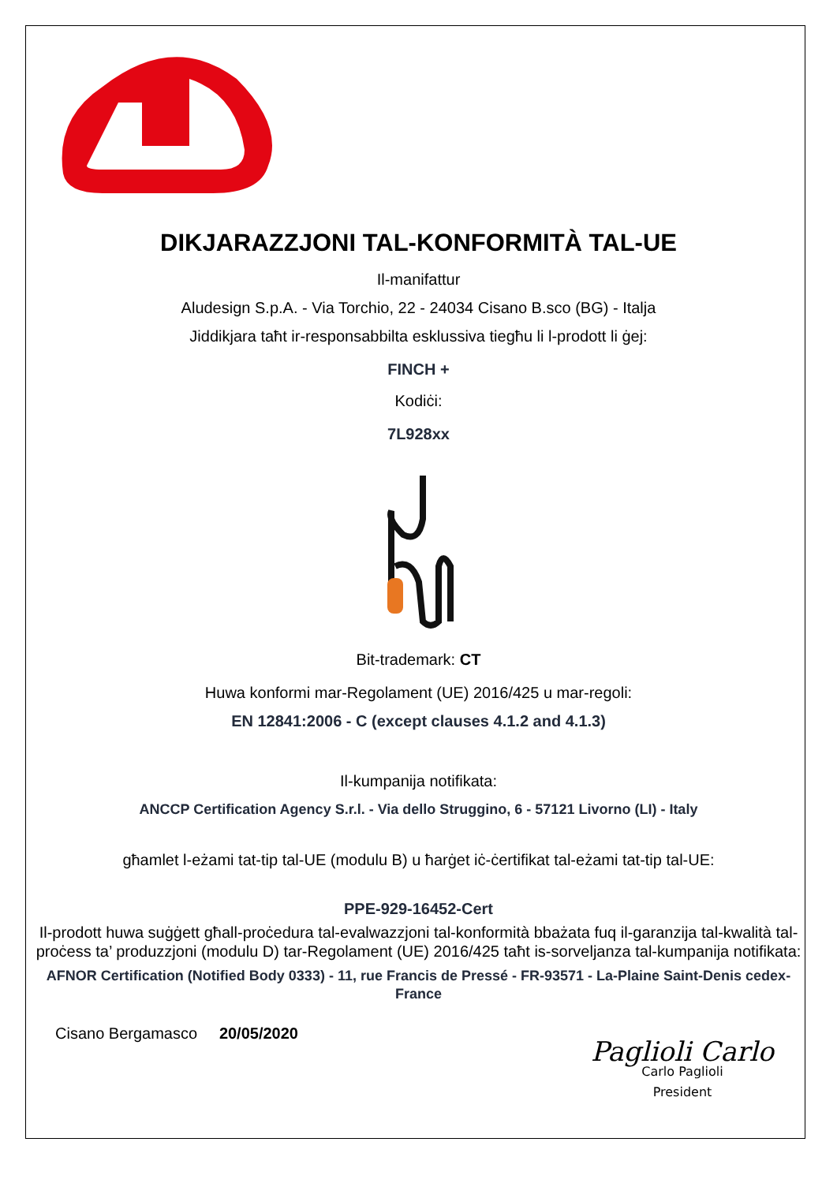DIKJARAZZJONI TAL-KONFORMITÀ TAL-UE
Il-manifattur
Aludesign S.p.A. - Via Torchio, 22 - 24034 Cisano B.sco (BG) - Italja
Jiddikjara taħt ir-responsabbilta esklussiva tiegħu li l-prodott li ġej:
FINCH +
Kodiċi:
7L928xx
Bit-trademark: CT
Huwa konformi mar-Regolament (UE) 2016/425 u mar-regoli:
EN 12841:2006 - C (except clauses 4.1.2 and 4.1.3)
Il-kumpanija notifikata:
ANCCP Certification Agency S.r.l. - Via dello Struggino, 6 - 57121 Livorno (LI) - Italy
għamlet l-eżami tat-tip tal-UE (modulu B) u ħarġet iċ-ċertifikat tal-eżami tat-tip tal-UE:
PPE-929-16452-Cert
Il-prodott huwa suġġett għall-proċedura tal-evalwazzjoni tal-konformità bbażata fuq il-garanzija tal-kwalità tal-proċess ta’ produzzjoni (modulu D) tar-Regolament (UE) 2016/425 taħt is-sorveljanza tal-kumpanija notifikata:
AFNOR Certification (Notified Body 0333) - 11, rue Francis de Pressé - FR-93571 - La-Plaine Saint-Denis cedex-France
Cisano Bergamasco 20/05/2020
Paglioli Carlo
Carlo Paglioli
President